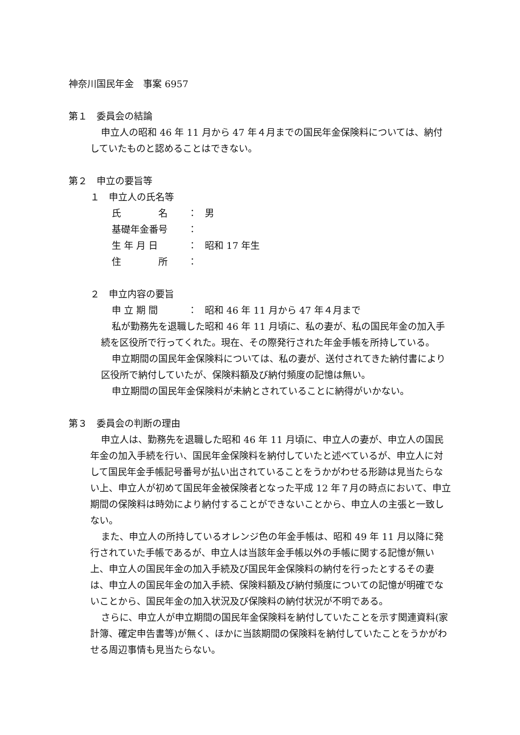神奈川国民年金　事案 6957
第１　委員会の結論
申立人の昭和 46 年 11 月から 47 年４月までの国民年金保険料については、納付していたものと認めることはできない。
第２　申立の要旨等
１　申立人の氏名等
氏　　　　名 ： 男
基礎年金番号 ：
生 年 月 日 ： 昭和 17 年生
住　　　　所 ：
２　申立内容の要旨
申 立 期 間 ： 昭和 46 年 11 月から 47 年４月まで
私が勤務先を退職した昭和 46 年 11 月頃に、私の妻が、私の国民年金の加入手続を区役所で行ってくれた。現在、その際発行された年金手帳を所持している。
申立期間の国民年金保険料については、私の妻が、送付されてきた納付書により区役所で納付していたが、保険料額及び納付頻度の記憶は無い。
申立期間の国民年金保険料が未納とされていることに納得がいかない。
第３　委員会の判断の理由
申立人は、勤務先を退職した昭和 46 年 11 月頃に、申立人の妻が、申立人の国民年金の加入手続を行い、国民年金保険料を納付していたと述べているが、申立人に対して国民年金手帳記号番号が払い出されていることをうかがわせる形跡は見当たらない上、申立人が初めて国民年金被保険者となった平成 12 年７月の時点において、申立期間の保険料は時効により納付することができないことから、申立人の主張と一致しない。
また、申立人の所持しているオレンジ色の年金手帳は、昭和 49 年 11 月以降に発行されていた手帳であるが、申立人は当該年金手帳以外の手帳に関する記憶が無い上、申立人の国民年金の加入手続及び国民年金保険料の納付を行ったとするその妻は、申立人の国民年金の加入手続、保険料額及び納付頻度についての記憶が明確でないことから、国民年金の加入状況及び保険料の納付状況が不明である。
さらに、申立人が申立期間の国民年金保険料を納付していたことを示す関連資料(家計簿、確定申告書等)が無く、ほかに当該期間の保険料を納付していたことをうかがわせる周辺事情も見当たらない。